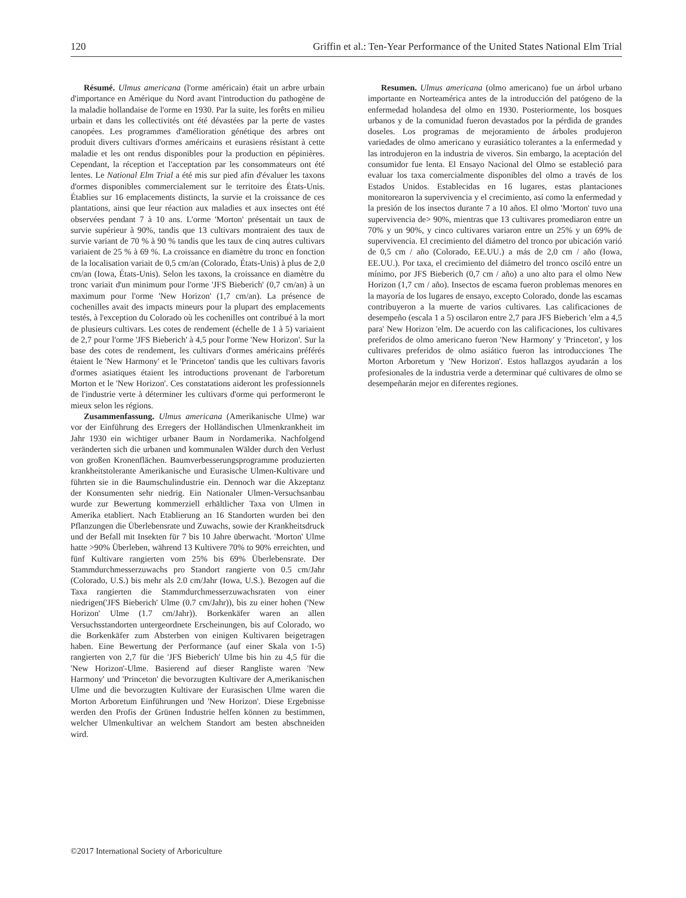120 Griffin et al.: Ten-Year Performance of the United States National Elm Trial
Résumé. Ulmus americana (l'orme américain) était un arbre urbain d'importance en Amérique du Nord avant l'introduction du pathogène de la maladie hollandaise de l'orme en 1930. Par la suite, les forêts en milieu urbain et dans les collectivités ont été dévastées par la perte de vastes canopées. Les programmes d'amélioration génétique des arbres ont produit divers cultivars d'ormes américains et eurasiens résistant à cette maladie et les ont rendus disponibles pour la production en pépinières. Cependant, la réception et l'acceptation par les consommateurs ont été lentes. Le National Elm Trial a été mis sur pied afin d'évaluer les taxons d'ormes disponibles commercialement sur le territoire des États-Unis. Établies sur 16 emplacements distincts, la survie et la croissance de ces plantations, ainsi que leur réaction aux maladies et aux insectes ont été observées pendant 7 à 10 ans. L'orme 'Morton' présentait un taux de survie supérieur à 90%, tandis que 13 cultivars montraient des taux de survie variant de 70 % à 90 % tandis que les taux de cinq autres cultivars variaient de 25 % à 69 %. La croissance en diamètre du tronc en fonction de la localisation variait de 0,5 cm/an (Colorado, États-Unis) à plus de 2,0 cm/an (Iowa, États-Unis). Selon les taxons, la croissance en diamètre du tronc variait d'un minimum pour l'orme 'JFS Bieberich' (0,7 cm/an) à un maximum pour l'orme 'New Horizon' (1,7 cm/an). La présence de cochenilles avait des impacts mineurs pour la plupart des emplacements testés, à l'exception du Colorado où les cochenilles ont contribué à la mort de plusieurs cultivars. Les cotes de rendement (échelle de 1 à 5) variaient de 2,7 pour l'orme 'JFS Bieberich' à 4,5 pour l'orme 'New Horizon'. Sur la base des cotes de rendement, les cultivars d'ormes américains préférés étaient le 'New Harmony' et le 'Princeton' tandis que les cultivars favoris d'ormes asiatiques étaient les introductions provenant de l'arboretum Morton et le 'New Horizon'. Ces constatations aideront les professionnels de l'industrie verte à déterminer les cultivars d'orme qui performeront le mieux selon les régions.
Zusammenfassung. Ulmus americana (Amerikanische Ulme) war vor der Einführung des Erregers der Holländischen Ulmenkrankheit im Jahr 1930 ein wichtiger urbaner Baum in Nordamerika. Nachfolgend veränderten sich die urbanen und kommunalen Wälder durch den Verlust von großen Kronenflächen. Baumverbesserungsprogramme produzierten krankheitstolerante Amerikanische und Eurasische Ulmen-Kultivare und führten sie in die Baumschulindustrie ein. Dennoch war die Akzeptanz der Konsumenten sehr niedrig. Ein Nationaler Ulmen-Versuchsanbau wurde zur Bewertung kommerziell erhältlicher Taxa von Ulmen in Amerika etabliert. Nach Etablierung an 16 Standorten wurden bei den Pflanzungen die Überlebensrate und Zuwachs, sowie der Krankheitsdruck und der Befall mit Insekten für 7 bis 10 Jahre überwacht. 'Morton' Ulme hatte >90% Überleben, während 13 Kultivere 70% to 90% erreichten, und fünf Kultivare rangierten vom 25% bis 69% Überlebensrate. Der Stammdurchmesserzuwachs pro Standort rangierte von 0.5 cm/Jahr (Colorado, U.S.) bis mehr als 2.0 cm/Jahr (Iowa, U.S.). Bezogen auf die Taxa rangierten die Stammdurchmesserzuwachsraten von einer niedrigen('JFS Bieberich' Ulme (0.7 cm/Jahr)), bis zu einer hohen ('New Horizon' Ulme (1.7 cm/Jahr)). Borkenkäfer waren an allen Versuchsstandorten untergeordnete Erscheinungen, bis auf Colorado, wo die Borkenkäfer zum Absterben von einigen Kultivaren beigetragen haben. Eine Bewertung der Performance (auf einer Skala von 1-5) rangierten von 2,7 für die 'JFS Bieberich' Ulme bis hin zu 4,5 für die 'New Horizon'-Ulme. Basierend auf dieser Rangliste waren 'New Harmony' und 'Princeton' die bevorzugten Kultivare der A,merikanischen Ulme und die bevorzugten Kultivare der Eurasischen Ulme waren die Morton Arboretum Einführungen und 'New Horizon'. Diese Ergebnisse werden den Profis der Grünen Industrie helfen können zu bestimmen, welcher Ulmenkultivar an welchem Standort am besten abschneiden wird.
Resumen. Ulmus americana (olmo americano) fue un árbol urbano importante en Norteamérica antes de la introducción del patógeno de la enfermedad holandesa del olmo en 1930. Posteriormente, los bosques urbanos y de la comunidad fueron devastados por la pérdida de grandes doseles. Los programas de mejoramiento de árboles produjeron variedades de olmo americano y eurasiático tolerantes a la enfermedad y las introdujeron en la industria de viveros. Sin embargo, la aceptación del consumidor fue lenta. El Ensayo Nacional del Olmo se estableció para evaluar los taxa comercialmente disponibles del olmo a través de los Estados Unidos. Establecidas en 16 lugares, estas plantaciones monitorearon la supervivencia y el crecimiento, así como la enfermedad y la presión de los insectos durante 7 a 10 años. El olmo 'Morton' tuvo una supervivencia de> 90%, mientras que 13 cultivares promediaron entre un 70% y un 90%, y cinco cultivares variaron entre un 25% y un 69% de supervivencia. El crecimiento del diámetro del tronco por ubicación varió de 0,5 cm / año (Colorado, EE.UU.) a más de 2,0 cm / año (Iowa, EE.UU.). Por taxa, el crecimiento del diámetro del tronco osciló entre un mínimo, por JFS Bieberich (0,7 cm / año) a uno alto para el olmo New Horizon (1,7 cm / año). Insectos de escama fueron problemas menores en la mayoría de los lugares de ensayo, excepto Colorado, donde las escamas contribuyeron a la muerte de varios cultivares. Las calificaciones de desempeño (escala 1 a 5) oscilaron entre 2,7 para JFS Bieberich 'elm a 4,5 para' New Horizon 'elm. De acuerdo con las calificaciones, los cultivares preferidos de olmo americano fueron 'New Harmony' y 'Princeton', y los cultivares preferidos de olmo asiático fueron las introducciones The Morton Arboretum y 'New Horizon'. Estos hallazgos ayudarán a los profesionales de la industria verde a determinar qué cultivares de olmo se desempeñarán mejor en diferentes regiones.
©2017 International Society of Arboriculture